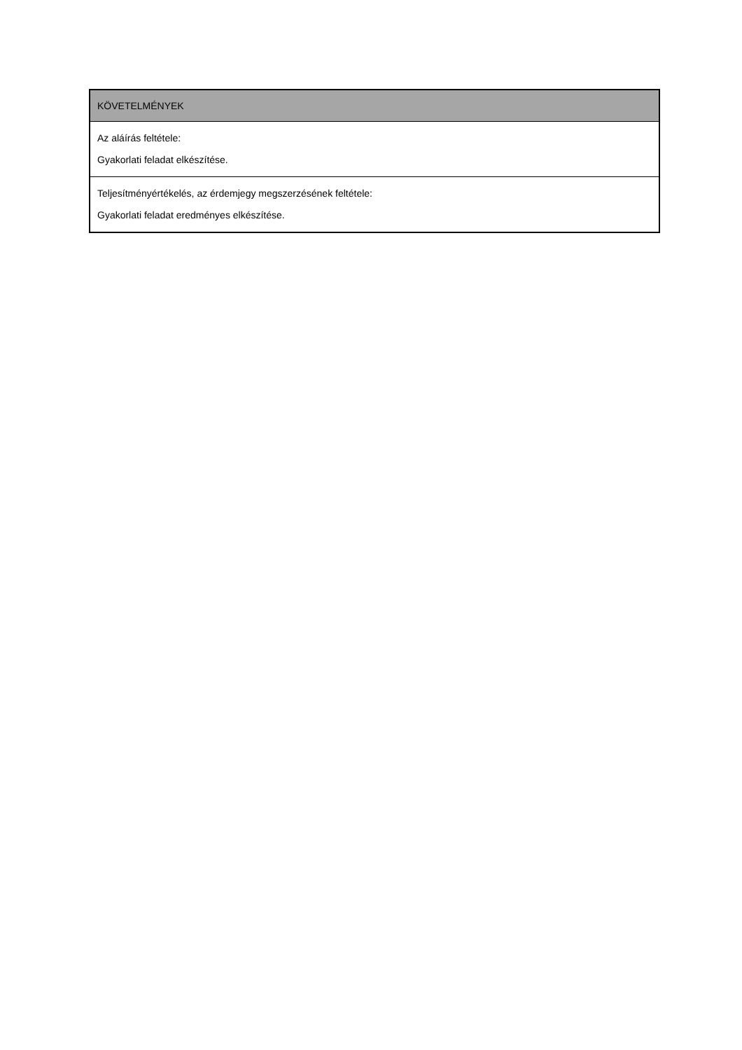| KÖVETELMÉNYEK |
| --- |
| Az aláírás feltétele: Gyakorlati feladat elkészítése. |
| Teljesítményértékelés, az érdemjegy megszerzésének feltétele: Gyakorlati feladat eredményes elkészítése. |